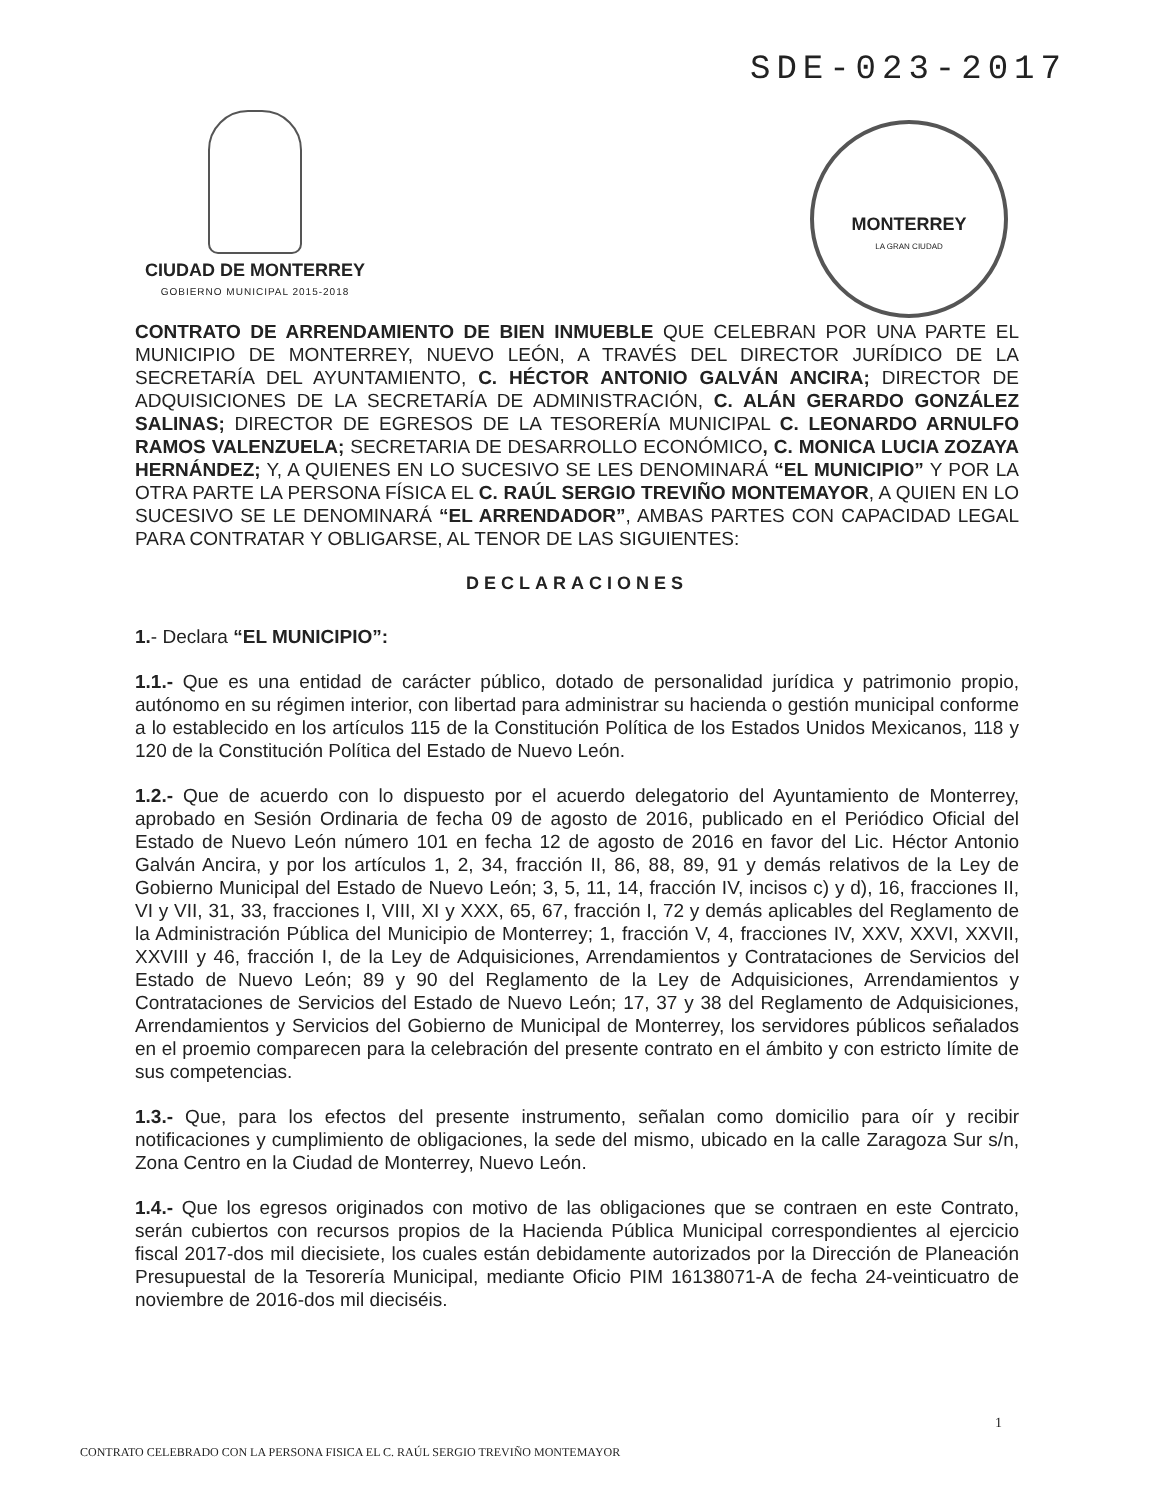SDE-023-2017
CIUDAD DE MONTERREY
GOBIERNO MUNICIPAL 2015-2018
MONTERREY
LA GRAN CIUDAD
CONTRATO DE ARRENDAMIENTO DE BIEN INMUEBLE QUE CELEBRAN POR UNA PARTE EL MUNICIPIO DE MONTERREY, NUEVO LEÓN, A TRAVÉS DEL DIRECTOR JURÍDICO DE LA SECRETARÍA DEL AYUNTAMIENTO, C. HÉCTOR ANTONIO GALVÁN ANCIRA; DIRECTOR DE ADQUISICIONES DE LA SECRETARÍA DE ADMINISTRACIÓN, C. ALÁN GERARDO GONZÁLEZ SALINAS; DIRECTOR DE EGRESOS DE LA TESORERÍA MUNICIPAL C. LEONARDO ARNULFO RAMOS VALENZUELA; SECRETARIA DE DESARROLLO ECONÓMICO, C. MONICA LUCIA ZOZAYA HERNÁNDEZ; Y, A QUIENES EN LO SUCESIVO SE LES DENOMINARÁ “EL MUNICIPIO” Y POR LA OTRA PARTE LA PERSONA FÍSICA EL C. RAÚL SERGIO TREVIÑO MONTEMAYOR, A QUIEN EN LO SUCESIVO SE LE DENOMINARÁ “EL ARRENDADOR”, AMBAS PARTES CON CAPACIDAD LEGAL PARA CONTRATAR Y OBLIGARSE, AL TENOR DE LAS SIGUIENTES:
DECLARACIONES
1.- Declara “EL MUNICIPIO”:
1.1.- Que es una entidad de carácter público, dotado de personalidad jurídica y patrimonio propio, autónomo en su régimen interior, con libertad para administrar su hacienda o gestión municipal conforme a lo establecido en los artículos 115 de la Constitución Política de los Estados Unidos Mexicanos, 118 y 120 de la Constitución Política del Estado de Nuevo León.
1.2.- Que de acuerdo con lo dispuesto por el acuerdo delegatorio del Ayuntamiento de Monterrey, aprobado en Sesión Ordinaria de fecha 09 de agosto de 2016, publicado en el Periódico Oficial del Estado de Nuevo León número 101 en fecha 12 de agosto de 2016 en favor del Lic. Héctor Antonio Galván Ancira, y por los artículos 1, 2, 34, fracción II, 86, 88, 89, 91 y demás relativos de la Ley de Gobierno Municipal del Estado de Nuevo León; 3, 5, 11, 14, fracción IV, incisos c) y d), 16, fracciones II, VI y VII, 31, 33, fracciones I, VIII, XI y XXX, 65, 67, fracción I, 72 y demás aplicables del Reglamento de la Administración Pública del Municipio de Monterrey; 1, fracción V, 4, fracciones IV, XXV, XXVI, XXVII, XXVIII y 46, fracción I, de la Ley de Adquisiciones, Arrendamientos y Contrataciones de Servicios del Estado de Nuevo León; 89 y 90 del Reglamento de la Ley de Adquisiciones, Arrendamientos y Contrataciones de Servicios del Estado de Nuevo León; 17, 37 y 38 del Reglamento de Adquisiciones, Arrendamientos y Servicios del Gobierno de Municipal de Monterrey, los servidores públicos señalados en el proemio comparecen para la celebración del presente contrato en el ámbito y con estricto límite de sus competencias.
1.3.- Que, para los efectos del presente instrumento, señalan como domicilio para oír y recibir notificaciones y cumplimiento de obligaciones, la sede del mismo, ubicado en la calle Zaragoza Sur s/n, Zona Centro en la Ciudad de Monterrey, Nuevo León.
1.4.- Que los egresos originados con motivo de las obligaciones que se contraen en este Contrato, serán cubiertos con recursos propios de la Hacienda Pública Municipal correspondientes al ejercicio fiscal 2017-dos mil diecisiete, los cuales están debidamente autorizados por la Dirección de Planeación Presupuestal de la Tesorería Municipal, mediante Oficio PIM 16138071-A de fecha 24-veinticuatro de noviembre de 2016-dos mil dieciséis.
1
CONTRATO CELEBRADO CON LA PERSONA FISICA EL C. RAÚL SERGIO TREVIÑO MONTEMAYOR